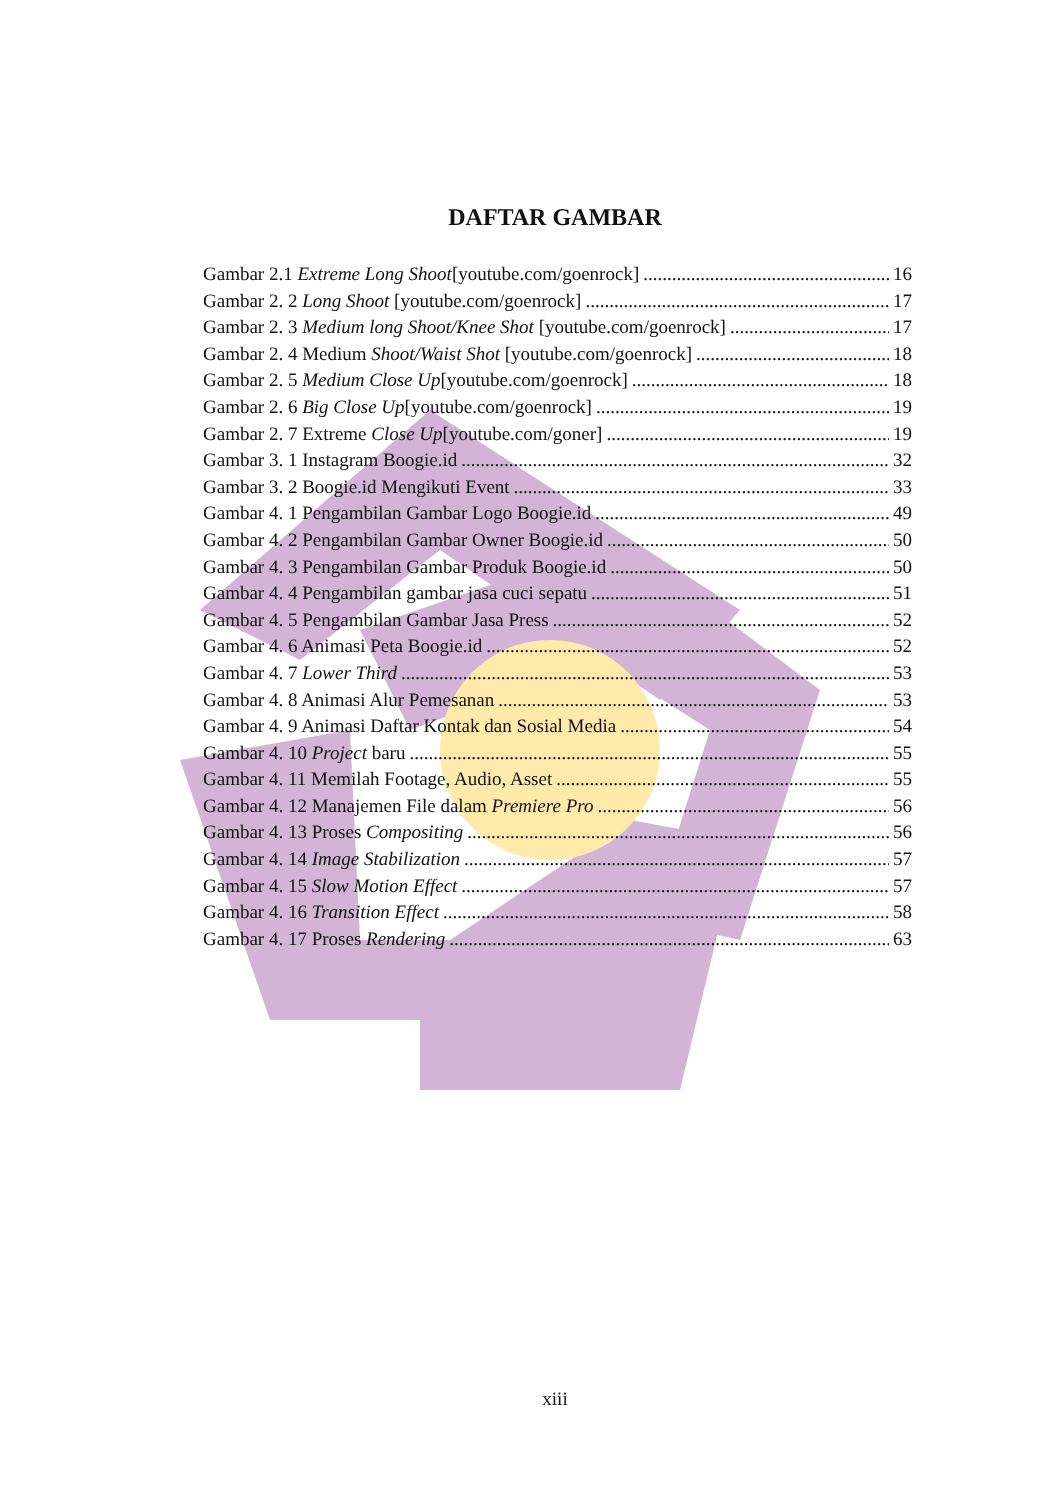DAFTAR GAMBAR
Gambar 2.1 Extreme Long Shoot[youtube.com/goenrock] 16
Gambar 2. 2 Long Shoot [youtube.com/goenrock] 17
Gambar 2. 3 Medium long Shoot/Knee Shot [youtube.com/goenrock] 17
Gambar 2. 4 Medium Shoot/Waist Shot [youtube.com/goenrock] 18
Gambar 2. 5 Medium Close Up[youtube.com/goenrock] 18
Gambar 2. 6 Big Close Up[youtube.com/goenrock] 19
Gambar 2. 7 Extreme Close Up[youtube.com/goner] 19
Gambar 3. 1 Instagram Boogie.id 32
Gambar 3. 2 Boogie.id Mengikuti Event 33
Gambar 4. 1 Pengambilan Gambar Logo Boogie.id 49
Gambar 4. 2 Pengambilan Gambar Owner Boogie.id 50
Gambar 4. 3 Pengambilan Gambar Produk Boogie.id 50
Gambar 4. 4 Pengambilan gambar jasa cuci sepatu 51
Gambar 4. 5 Pengambilan Gambar Jasa Press 52
Gambar 4. 6 Animasi Peta Boogie.id 52
Gambar 4. 7 Lower Third 53
Gambar 4. 8 Animasi Alur Pemesanan 53
Gambar 4. 9 Animasi Daftar Kontak dan Sosial Media 54
Gambar 4. 10 Project baru 55
Gambar 4. 11 Memilah Footage, Audio, Asset 55
Gambar 4. 12 Manajemen File dalam Premiere Pro 56
Gambar 4. 13 Proses Compositing 56
Gambar 4. 14 Image Stabilization 57
Gambar 4. 15 Slow Motion Effect 57
Gambar 4. 16 Transition Effect 58
Gambar 4. 17 Proses Rendering 63
xiii